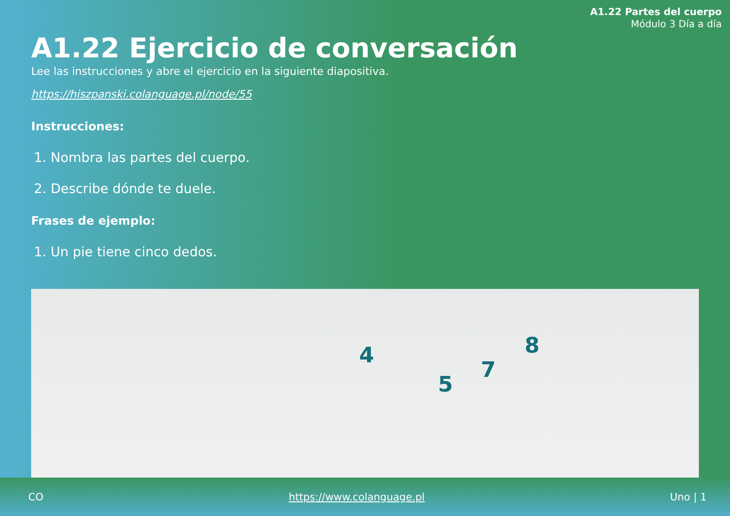A1.22 Partes del cuerpo
Módulo 3 Día a día
A1.22 Ejercicio de conversación
Lee las instrucciones y abre el ejercicio en la siguiente diapositiva.
https://hiszpanski.colanguage.pl/node/55
Instrucciones:
1. Nombra las partes del cuerpo.
2. Describe dónde te duele.
Frases de ejemplo:
1. Un pie tiene cinco dedos.
4
5
7
8
CO https://www.colanguage.pl Uno | 1